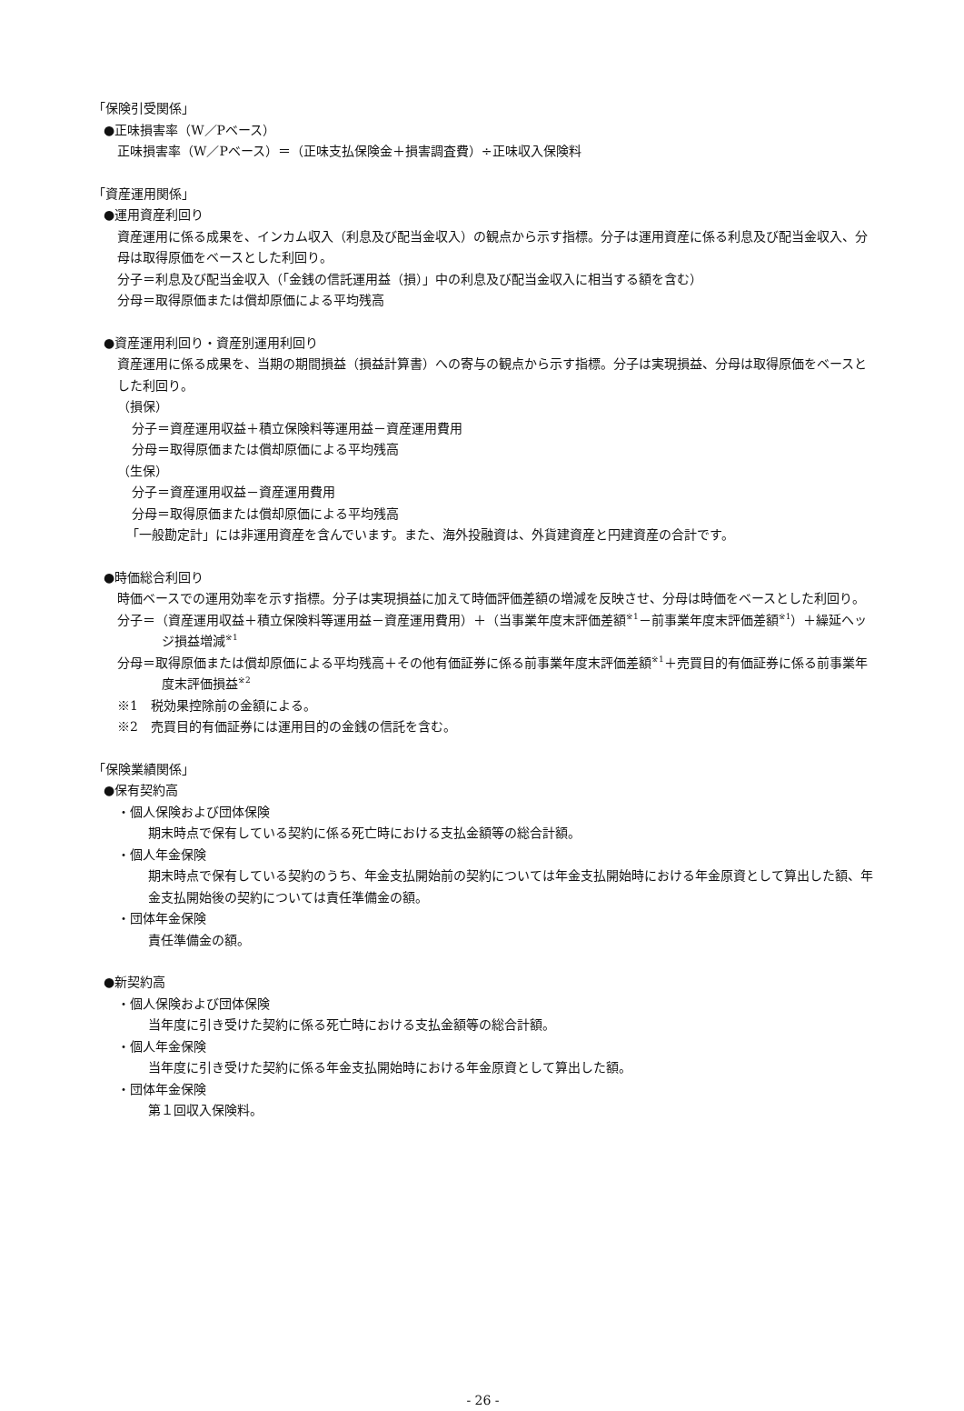「保険引受関係」
●正味損害率（W／Pベース）
正味損害率（W／Pベース）＝（正味支払保険金＋損害調査費）÷正味収入保険料
「資産運用関係」
●運用資産利回り
資産運用に係る成果を、インカム収入（利息及び配当金収入）の観点から示す指標。分子は運用資産に係る利息及び配当金収入、分母は取得原価をベースとした利回り。
分子＝利息及び配当金収入（「金銭の信託運用益（損）」中の利息及び配当金収入に相当する額を含む）
分母＝取得原価または償却原価による平均残高
●資産運用利回り・資産別運用利回り
資産運用に係る成果を、当期の期間損益（損益計算書）への寄与の観点から示す指標。分子は実現損益、分母は取得原価をベースとした利回り。
（損保）
分子＝資産運用収益＋積立保険料等運用益－資産運用費用
分母＝取得原価または償却原価による平均残高
（生保）
分子＝資産運用収益－資産運用費用
分母＝取得原価または償却原価による平均残高
「一般勘定計」には非運用資産を含んでいます。また、海外投融資は、外貨建資産と円建資産の合計です。
●時価総合利回り
時価ベースでの運用効率を示す指標。分子は実現損益に加えて時価評価差額の増減を反映させ、分母は時価をベースとした利回り。
分子＝（資産運用収益＋積立保険料等運用益－資産運用費用）＋（当事業年度末評価差額<sup>※1</sup>－前事業年度末評価差額<sup>※1</sup>）＋繰延ヘッジ損益増減<sup>※1</sup>
分母＝取得原価または償却原価による平均残高＋その他有価証券に係る前事業年度末評価差額<sup>※1</sup>＋売買目的有価証券に係る前事業年度末評価損益<sup>※2</sup>
※1　税効果控除前の金額による。
※2　売買目的有価証券には運用目的の金銭の信託を含む。
「保険業績関係」
●保有契約高
・個人保険および団体保険
期末時点で保有している契約に係る死亡時における支払金額等の総合計額。
・個人年金保険
期末時点で保有している契約のうち、年金支払開始前の契約については年金支払開始時における年金原資として算出した額、年金支払開始後の契約については責任準備金の額。
・団体年金保険
責任準備金の額。
●新契約高
・個人保険および団体保険
当年度に引き受けた契約に係る死亡時における支払金額等の総合計額。
・個人年金保険
当年度に引き受けた契約に係る年金支払開始時における年金原資として算出した額。
・団体年金保険
第１回収入保険料。
- 26 -